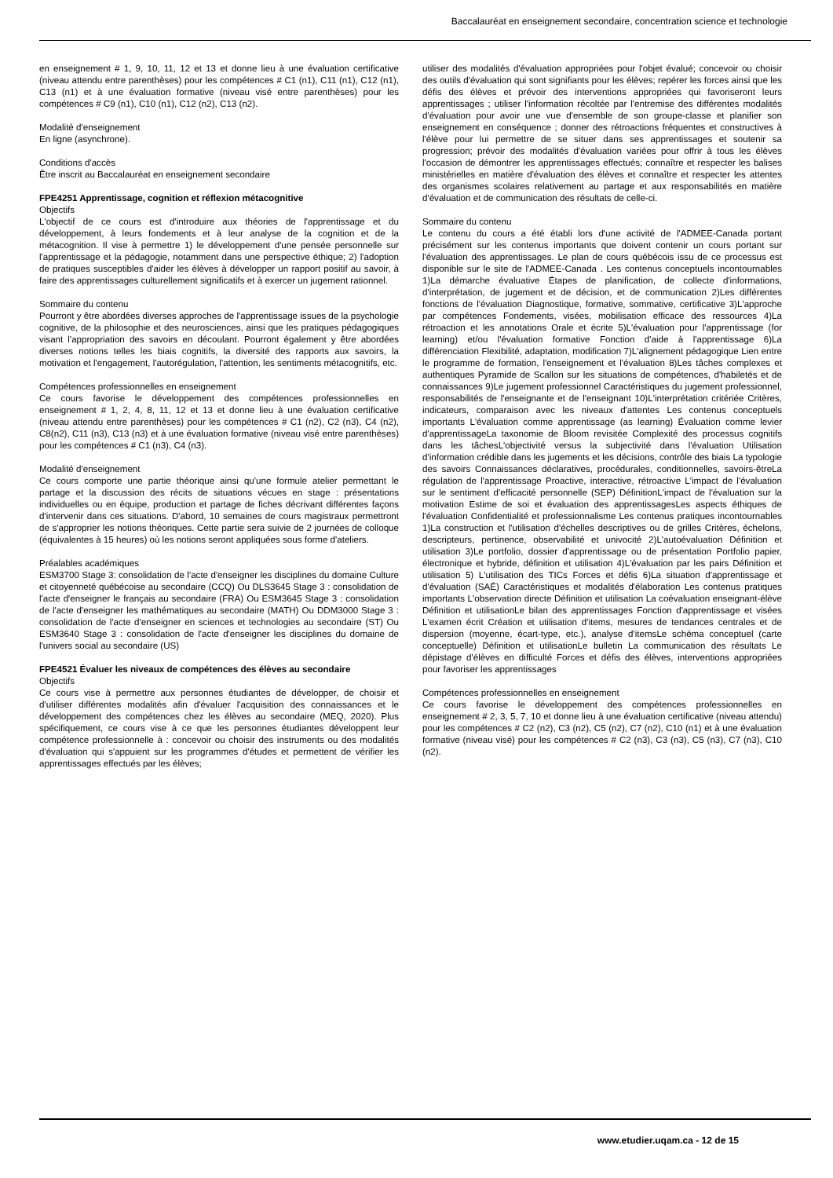Baccalauréat en enseignement secondaire, concentration science et technologie
en enseignement # 1, 9, 10, 11, 12 et 13 et donne lieu à une évaluation certificative (niveau attendu entre parenthèses) pour les compétences # C1 (n1), C11 (n1), C12 (n1), C13 (n1) et à une évaluation formative (niveau visé entre parenthèses) pour les compétences # C9 (n1), C10 (n1), C12 (n2), C13 (n2).
Modalité d'enseignement
En ligne (asynchrone).
Conditions d'accès
Être inscrit au Baccalauréat en enseignement secondaire
FPE4251 Apprentissage, cognition et réflexion métacognitive
Objectifs
L'objectif de ce cours est d'introduire aux théories de l'apprentissage et du développement, à leurs fondements et à leur analyse de la cognition et de la métacognition. Il vise à permettre 1) le développement d'une pensée personnelle sur l'apprentissage et la pédagogie, notamment dans une perspective éthique; 2) l'adoption de pratiques susceptibles d'aider les élèves à développer un rapport positif au savoir, à faire des apprentissages culturellement significatifs et à exercer un jugement rationnel.
Sommaire du contenu
Pourront y être abordées diverses approches de l'apprentissage issues de la psychologie cognitive, de la philosophie et des neurosciences, ainsi que les pratiques pédagogiques visant l'appropriation des savoirs en découlant. Pourront également y être abordées diverses notions telles les biais cognitifs, la diversité des rapports aux savoirs, la motivation et l'engagement, l'autorégulation, l'attention, les sentiments métacognitifs, etc.
Compétences professionnelles en enseignement
Ce cours favorise le développement des compétences professionnelles en enseignement # 1, 2, 4, 8, 11, 12 et 13 et donne lieu à une évaluation certificative (niveau attendu entre parenthèses) pour les compétences # C1 (n2), C2 (n3), C4 (n2), C8(n2), C11 (n3), C13 (n3) et à une évaluation formative (niveau visé entre parenthèses) pour les compétences # C1 (n3), C4 (n3).
Modalité d'enseignement
Ce cours comporte une partie théorique ainsi qu'une formule atelier permettant le partage et la discussion des récits de situations vécues en stage : présentations individuelles ou en équipe, production et partage de fiches décrivant différentes façons d'intervenir dans ces situations. D'abord, 10 semaines de cours magistraux permettront de s'approprier les notions théoriques. Cette partie sera suivie de 2 journées de colloque (équivalentes à 15 heures) où les notions seront appliquées sous forme d'ateliers.
Préalables académiques
ESM3700 Stage 3: consolidation de l'acte d'enseigner les disciplines du domaine Culture et citoyenneté québécoise au secondaire (CCQ) Ou DLS3645 Stage 3 : consolidation de l'acte d'enseigner le français au secondaire (FRA) Ou ESM3645 Stage 3 : consolidation de l'acte d'enseigner les mathématiques au secondaire (MATH) Ou DDM3000 Stage 3 : consolidation de l'acte d'enseigner en sciences et technologies au secondaire (ST) Ou ESM3640 Stage 3 : consolidation de l'acte d'enseigner les disciplines du domaine de l'univers social au secondaire (US)
FPE4521 Évaluer les niveaux de compétences des élèves au secondaire
Objectifs
Ce cours vise à permettre aux personnes étudiantes de développer, de choisir et d'utiliser différentes modalités afin d'évaluer l'acquisition des connaissances et le développement des compétences chez les élèves au secondaire (MEQ, 2020). Plus spécifiquement, ce cours vise à ce que les personnes étudiantes développent leur compétence professionnelle à : concevoir ou choisir des instruments ou des modalités d'évaluation qui s'appuient sur les programmes d'études et permettent de vérifier les apprentissages effectués par les élèves;
utiliser des modalités d'évaluation appropriées pour l'objet évalué; concevoir ou choisir des outils d'évaluation qui sont signifiants pour les élèves; repérer les forces ainsi que les défis des élèves et prévoir des interventions appropriées qui favoriseront leurs apprentissages ; utiliser l'information récoltée par l'entremise des différentes modalités d'évaluation pour avoir une vue d'ensemble de son groupe-classe et planifier son enseignement en conséquence ; donner des rétroactions fréquentes et constructives à l'élève pour lui permettre de se situer dans ses apprentissages et soutenir sa progression; prévoir des modalités d'évaluation variées pour offrir à tous les élèves l'occasion de démontrer les apprentissages effectués; connaître et respecter les balises ministérielles en matière d'évaluation des élèves et connaître et respecter les attentes des organismes scolaires relativement au partage et aux responsabilités en matière d'évaluation et de communication des résultats de celle-ci.
Sommaire du contenu
Le contenu du cours a été établi lors d'une activité de l'ADMEE-Canada portant précisément sur les contenus importants que doivent contenir un cours portant sur l'évaluation des apprentissages. Le plan de cours québécois issu de ce processus est disponible sur le site de l'ADMEE-Canada . Les contenus conceptuels incontournables 1)La démarche évaluative Étapes de planification, de collecte d'informations, d'interprétation, de jugement et de décision, et de communication 2)Les différentes fonctions de l'évaluation Diagnostique, formative, sommative, certificative 3)L'approche par compétences Fondements, visées, mobilisation efficace des ressources 4)La rétroaction et les annotations Orale et écrite 5)L'évaluation pour l'apprentissage (for learning) et/ou l'évaluation formative Fonction d'aide à l'apprentissage 6)La différenciation Flexibilité, adaptation, modification 7)L'alignement pédagogique Lien entre le programme de formation, l'enseignement et l'évaluation 8)Les tâches complexes et authentiques Pyramide de Scallon sur les situations de compétences, d'habiletés et de connaissances 9)Le jugement professionnel Caractéristiques du jugement professionnel, responsabilités de l'enseignante et de l'enseignant 10)L'interprétation critériée Critères, indicateurs, comparaison avec les niveaux d'attentes Les contenus conceptuels importants L'évaluation comme apprentissage (as learning) Évaluation comme levier d'apprentissageLa taxonomie de Bloom revisitée Complexité des processus cognitifs dans les tâchesL'objectivité versus la subjectivité dans l'évaluation Utilisation d'information crédible dans les jugements et les décisions, contrôle des biais La typologie des savoirs Connaissances déclaratives, procédurales, conditionnelles, savoirs-êtreLa régulation de l'apprentissage Proactive, interactive, rétroactive L'impact de l'évaluation sur le sentiment d'efficacité personnelle (SEP) DéfinitionL'impact de l'évaluation sur la motivation Estime de soi et évaluation des apprentissagesLes aspects éthiques de l'évaluation Confidentialité et professionnalisme Les contenus pratiques incontournables 1)La construction et l'utilisation d'échelles descriptives ou de grilles Critères, échelons, descripteurs, pertinence, observabilité et univocité 2)L'autoévaluation Définition et utilisation 3)Le portfolio, dossier d'apprentissage ou de présentation Portfolio papier, électronique et hybride, définition et utilisation 4)L'évaluation par les pairs Définition et utilisation 5) L'utilisation des TICs Forces et défis 6)La situation d'apprentissage et d'évaluation (SAÉ) Caractéristiques et modalités d'élaboration Les contenus pratiques importants L'observation directe Définition et utilisation La coévaluation enseignant-élève Définition et utilisationLe bilan des apprentissages Fonction d'apprentissage et visées L'examen écrit Création et utilisation d'items, mesures de tendances centrales et de dispersion (moyenne, écart-type, etc.), analyse d'itemsLe schéma conceptuel (carte conceptuelle) Définition et utilisationLe bulletin La communication des résultats Le dépistage d'élèves en difficulté Forces et défis des élèves, interventions appropriées pour favoriser les apprentissages
Compétences professionnelles en enseignement
Ce cours favorise le développement des compétences professionnelles en enseignement # 2, 3, 5, 7, 10 et donne lieu à une évaluation certificative (niveau attendu) pour les compétences # C2 (n2), C3 (n2), C5 (n2), C7 (n2), C10 (n1) et à une évaluation formative (niveau visé) pour les compétences # C2 (n3), C3 (n3), C5 (n3), C7 (n3), C10 (n2).
www.etudier.uqam.ca - 12 de 15